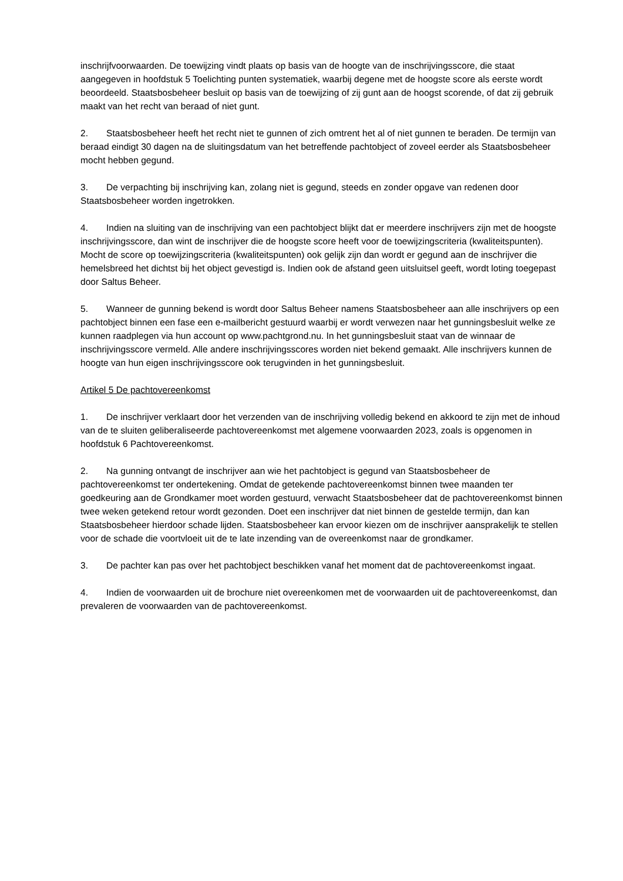inschrijfvoorwaarden. De toewijzing vindt plaats op basis van de hoogte van de inschrijvingsscore, die staat aangegeven in hoofdstuk 5 Toelichting punten systematiek, waarbij degene met de hoogste score als eerste wordt beoordeeld. Staatsbosbeheer besluit op basis van de toewijzing of zij gunt aan de hoogst scorende, of dat zij gebruik maakt van het recht van beraad of niet gunt.
2. Staatsbosbeheer heeft het recht niet te gunnen of zich omtrent het al of niet gunnen te beraden. De termijn van beraad eindigt 30 dagen na de sluitingsdatum van het betreffende pachtobject of zoveel eerder als Staatsbosbeheer mocht hebben gegund.
3. De verpachting bij inschrijving kan, zolang niet is gegund, steeds en zonder opgave van redenen door Staatsbosbeheer worden ingetrokken.
4. Indien na sluiting van de inschrijving van een pachtobject blijkt dat er meerdere inschrijvers zijn met de hoogste inschrijvingsscore, dan wint de inschrijver die de hoogste score heeft voor de toewijzingscriteria (kwaliteitspunten). Mocht de score op toewijzingscriteria (kwaliteitspunten) ook gelijk zijn dan wordt er gegund aan de inschrijver die hemelsbreed het dichtst bij het object gevestigd is. Indien ook de afstand geen uitsluitsel geeft, wordt loting toegepast door Saltus Beheer.
5. Wanneer de gunning bekend is wordt door Saltus Beheer namens Staatsbosbeheer aan alle inschrijvers op een pachtobject binnen een fase een e-mailbericht gestuurd waarbij er wordt verwezen naar het gunningsbesluit welke ze kunnen raadplegen via hun account op www.pachtgrond.nu. In het gunningsbesluit staat van de winnaar de inschrijvingsscore vermeld. Alle andere inschrijvingsscores worden niet bekend gemaakt. Alle inschrijvers kunnen de hoogte van hun eigen inschrijvingsscore ook terugvinden in het gunningsbesluit.
Artikel 5 De pachtovereenkomst
1. De inschrijver verklaart door het verzenden van de inschrijving volledig bekend en akkoord te zijn met de inhoud van de te sluiten geliberaliseerde pachtovereenkomst met algemene voorwaarden 2023, zoals is opgenomen in hoofdstuk 6 Pachtovereenkomst.
2. Na gunning ontvangt de inschrijver aan wie het pachtobject is gegund van Staatsbosbeheer de pachtovereenkomst ter ondertekening. Omdat de getekende pachtovereenkomst binnen twee maanden ter goedkeuring aan de Grondkamer moet worden gestuurd, verwacht Staatsbosbeheer dat de pachtovereenkomst binnen twee weken getekend retour wordt gezonden. Doet een inschrijver dat niet binnen de gestelde termijn, dan kan Staatsbosbeheer hierdoor schade lijden. Staatsbosbeheer kan ervoor kiezen om de inschrijver aansprakelijk te stellen voor de schade die voortvloeit uit de te late inzending van de overeenkomst naar de grondkamer.
3. De pachter kan pas over het pachtobject beschikken vanaf het moment dat de pachtovereenkomst ingaat.
4. Indien de voorwaarden uit de brochure niet overeenkomen met de voorwaarden uit de pachtovereenkomst, dan prevaleren de voorwaarden van de pachtovereenkomst.